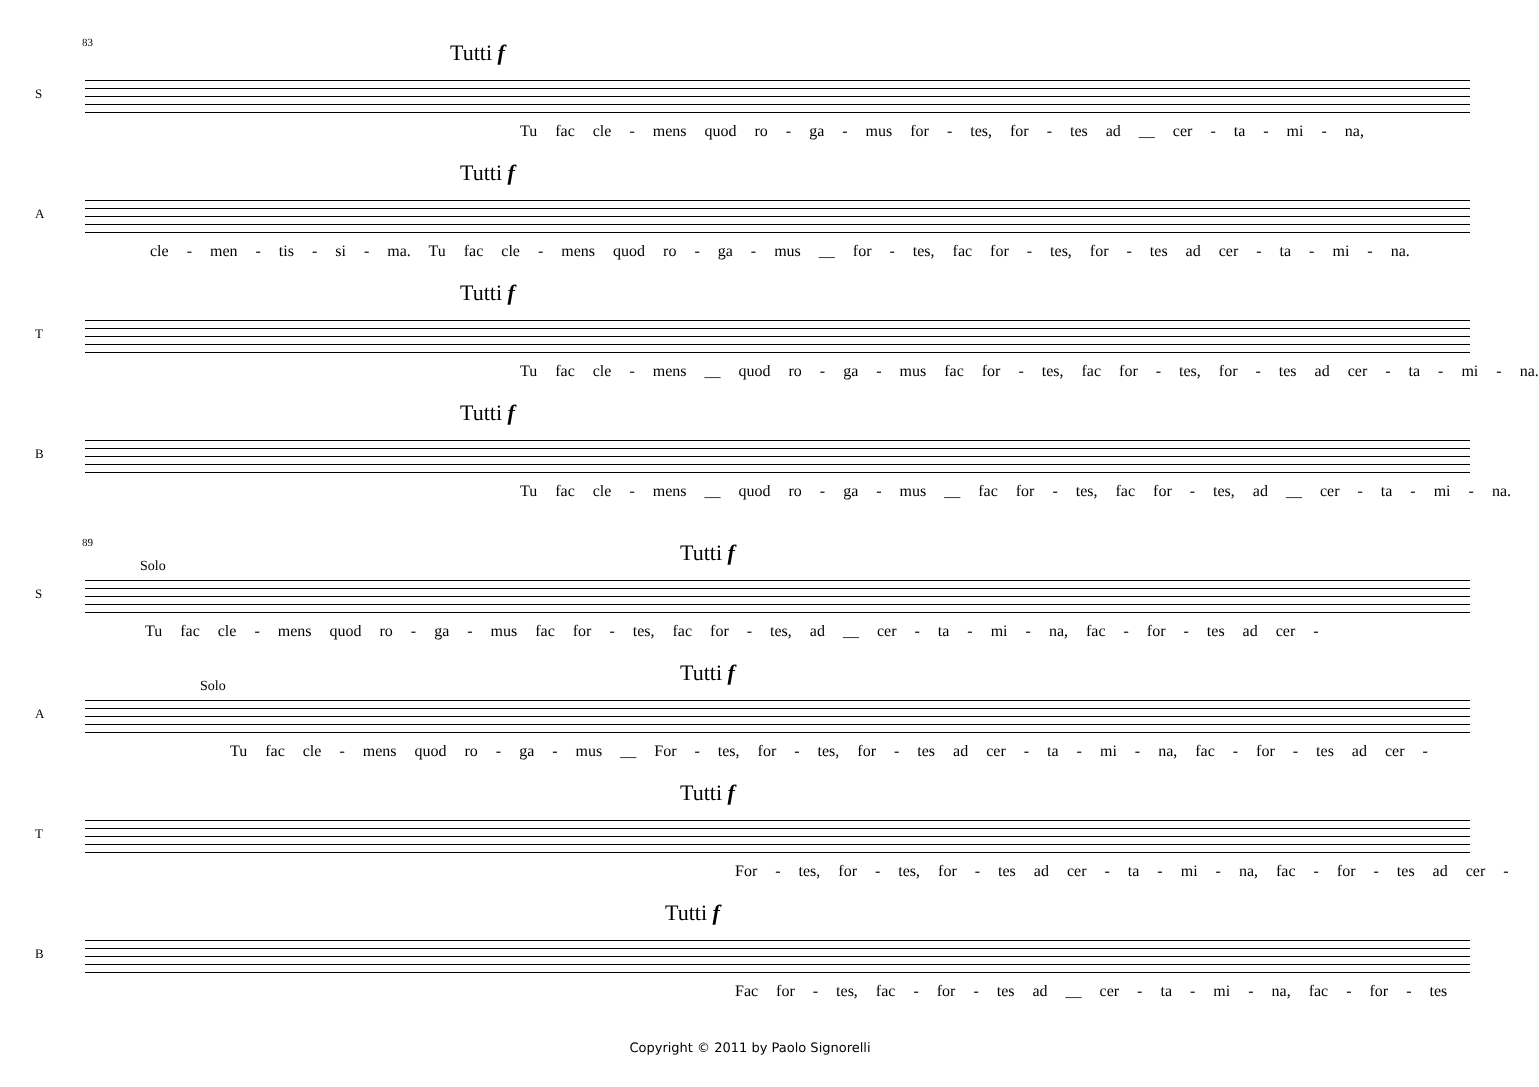83
S
Tutti f
Tu fac cle - mens quod ro - ga - mus for - tes, for - tes ad __ cer - ta - mi - na,
A
Tutti f
cle - men - tis - si - ma. Tu fac cle - mens quod ro - ga - mus __ for - tes, fac for - tes, for - tes ad cer - ta - mi - na.
T
Tutti f
Tu fac cle - mens __ quod ro - ga - mus fac for - tes, fac for - tes, for - tes ad cer - ta - mi - na.
B
Tutti f
Tu fac cle - mens __ quod ro - ga - mus __ fac for - tes, fac for - tes, ad __ cer - ta - mi - na.
89
S
Solo
Tutti f
Tu fac cle - mens quod ro - ga - mus fac for - tes, fac for - tes, ad __ cer - ta - mi - na, fac - for - tes ad cer -
A
Solo
Tutti f
Tu fac cle - mens quod ro - ga - mus __ For - tes, for - tes, for - tes ad cer - ta - mi - na, fac - for - tes ad cer -
T
Tutti f
For - tes, for - tes, for - tes ad cer - ta - mi - na, fac - for - tes ad cer -
B
Tutti f
Fac for - tes, fac - for - tes ad __ cer - ta - mi - na, fac - for - tes
Copyright © 2011 by Paolo Signorelli